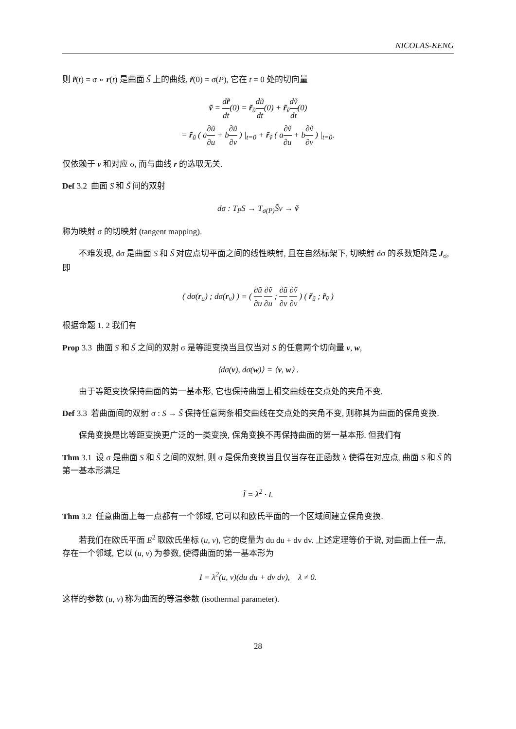NICOLAS-KENG
则 r̃(t) = σ ∘ r(t) 是曲面 S̃ 上的曲线, r̃(0) = σ(P), 它在 t = 0 处的切向量
ṽ = dr̃ dt(0) = r̃<sub>ũ</sub>dũ dt(0) + r̃<sub>ṽ</sub>dṽ dt(0)
= r̃<sub>ũ</sub> ( a∂ũ ∂u + b∂ũ ∂v ) |<sub>t=0</sub> + r̃<sub>ṽ</sub> ( a∂ṽ ∂u + b∂ṽ ∂v ) |<sub>t=0</sub>.
仅依赖于 v 和对应 σ, 而与曲线 r 的选取无关.
Def 3.2 曲面 S 和 S̃ 间的双射
dσ : T<sub>P</sub>S → T<sub>σ(P)</sub>S̃v → ṽ
称为映射 σ 的切映射 (tangent mapping).
不难发现, dσ 是曲面 S 和 S̃ 对应点切平面之间的线性映射, 且在自然标架下, 切映射 dσ 的系数矩阵是 J<sub>σ</sub>, 即
( dσ(r<sub>u</sub>) ; dσ(r<sub>v</sub>) ) = ( ∂ũ ∂u ∂ṽ ∂u ; ∂ũ ∂v ∂ṽ ∂v ) ( r̃<sub>ũ</sub> ; r̃<sub>ṽ</sub> )
根据命题 1. 2 我们有
Prop 3.3 曲面 S 和 S̃ 之间的双射 σ 是等距变换当且仅当对 S 的任意两个切向量 v, w,
⟨dσ(v), dσ(w)⟩ = ⟨v, w⟩ .
由于等距变换保持曲面的第一基本形, 它也保持曲面上相交曲线在交点处的夹角不变.
Def 3.3 若曲面间的双射 σ : S → S̃ 保持任意两条相交曲线在交点处的夹角不变, 则称其为曲面的保角变换.
保角变换是比等距变换更广泛的一类变换, 保角变换不再保持曲面的第一基本形. 但我们有
Thm 3.1 设 σ 是曲面 S 和 S̃ 之间的双射, 则 σ 是保角变换当且仅当存在正函数 λ 使得在对应点, 曲面 S 和 S̃ 的第一基本形满足
Ĩ = λ<sup>2</sup> · I.
Thm 3.2 任意曲面上每一点都有一个邻域, 它可以和欧氏平面的一个区域间建立保角变换.
若我们在欧氏平面 E<sup>2</sup> 取欧氏坐标 (u, v), 它的度量为 du du + dv dv. 上述定理等价于说, 对曲面上任一点, 存在一个邻域, 它以 (u, v) 为参数, 使得曲面的第一基本形为
I = λ<sup>2</sup>(u, v)(du du + dv dv), λ ≠ 0.
这样的参数 (u, v) 称为曲面的等温参数 (isothermal parameter).
28